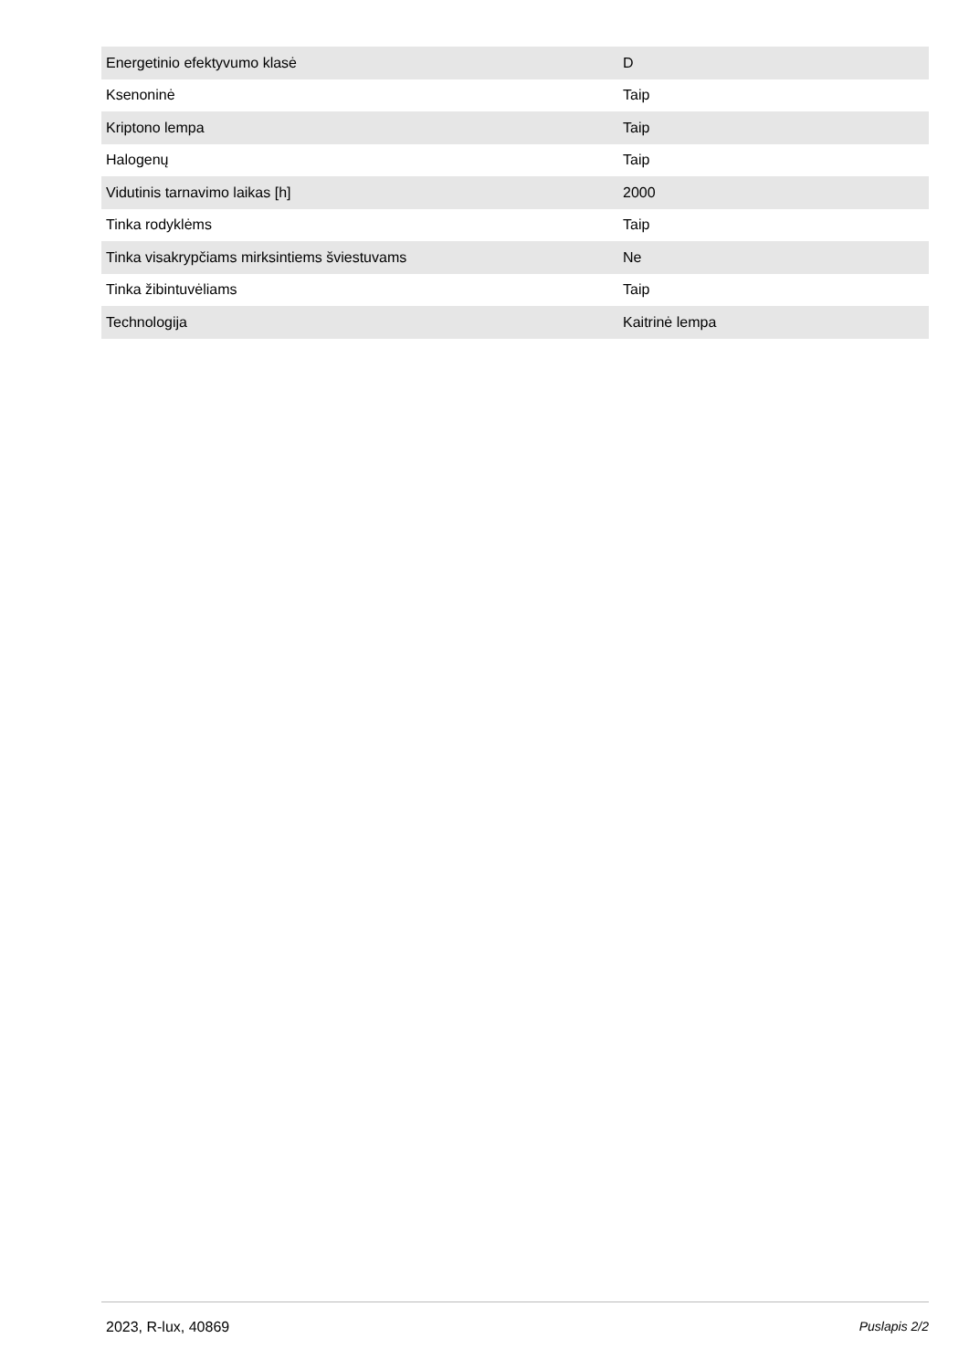| Energetinio efektyvumo klasė | D |
| Ksenoninė | Taip |
| Kriptono lempa | Taip |
| Halogenų | Taip |
| Vidutinis tarnavimo laikas [h] | 2000 |
| Tinka rodyklėms | Taip |
| Tinka visakrypčiams mirksintiems šviestuvams | Ne |
| Tinka žibintuvėliams | Taip |
| Technologija | Kaitrinė lempa |
2023, R-lux, 40869 Puslapis 2/2